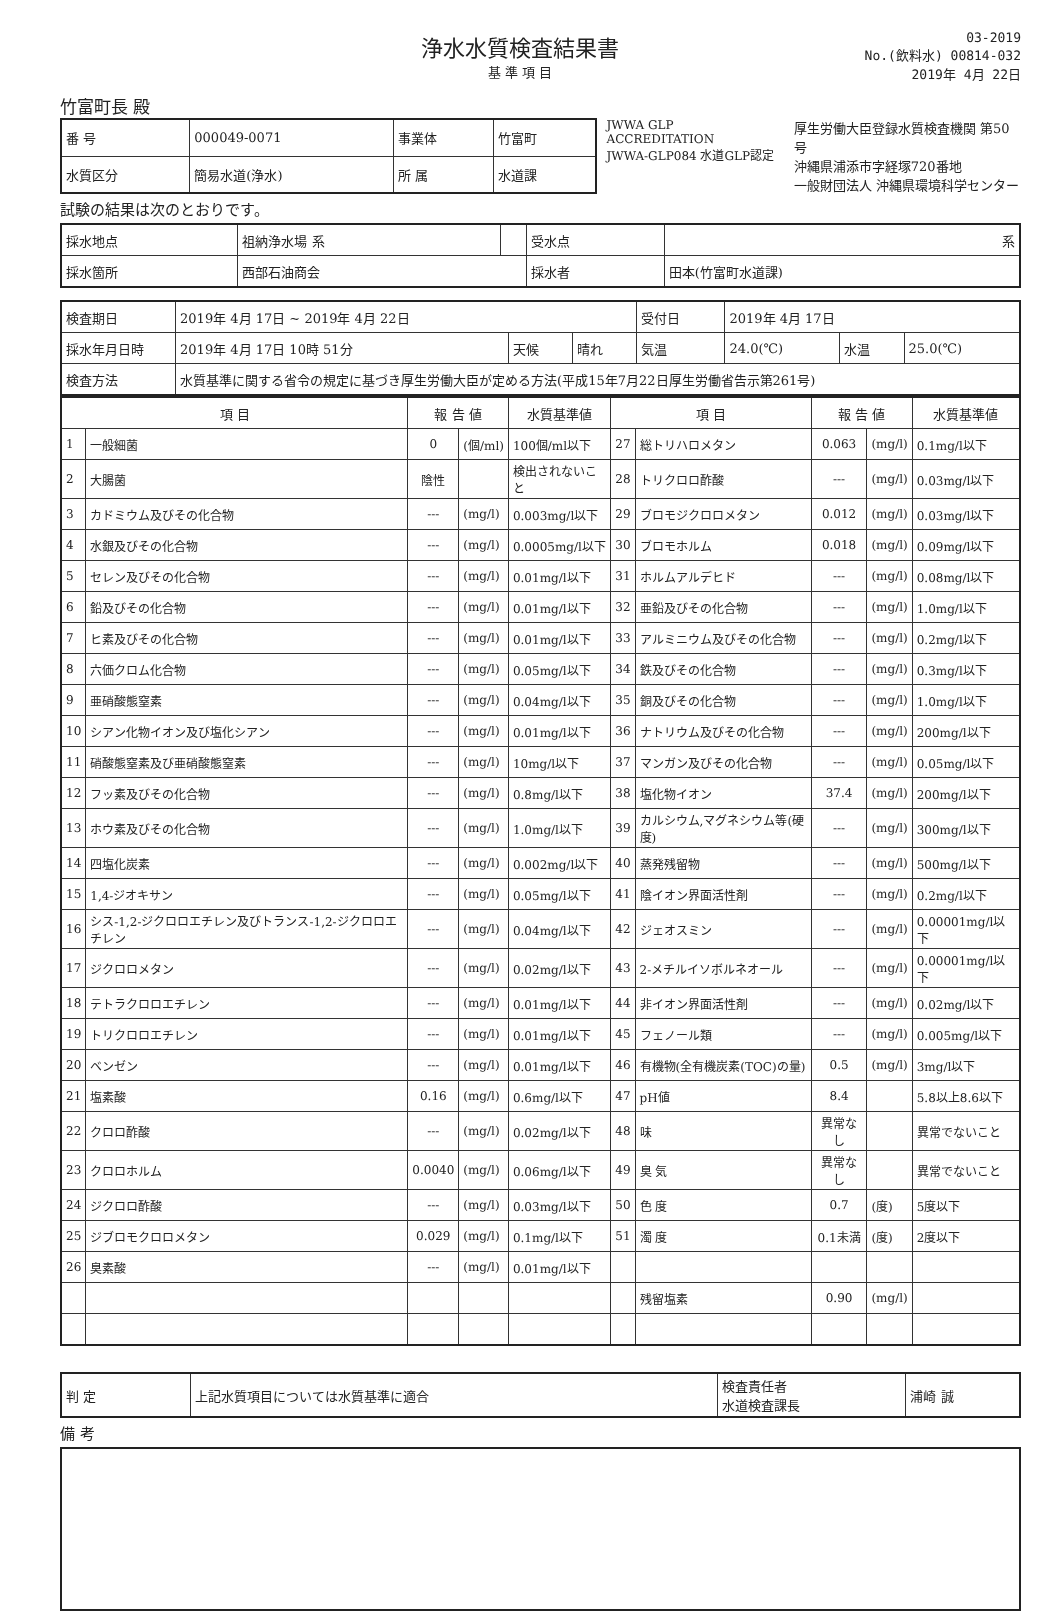浄水水質検査結果書
基 準 項 目
03-2019
No.(飲料水) 00814-032
2019年 4月 22日
竹富町長 殿
| 番 号 | 000049-0071 | 事業体 | 竹富町 |
| 水質区分 | 簡易水道(浄水) | 所 属 | 水道課 |
JWWA GLP ACCREDITATION
JWWA-GLP084 水道GLP認定
厚生労働大臣登録水質検査機関 第50号
沖縄県浦添市字経塚720番地
一般財団法人 沖縄県環境科学センター
試験の結果は次のとおりです。
| 採水地点 | 祖納浄水場 系 | | 受水点 | 系 |
| 採水箇所 | 西部石油商会 | | 採水者 | 田本(竹富町水道課) |
| 検査期日 | 2019年 4月 17日 ~ 2019年 4月 22日 | | | 受付日 | 2019年 4月 17日 | | |
| 採水年月日時 | 2019年 4月 17日 10時 51分 | 天候 | 晴れ | 気温 | 24.0(℃) | 水温 | 25.0(℃) |
| 検査方法 | 水質基準に関する省令の規定に基づき厚生労働大臣が定める方法(平成15年7月22日厚生労働省告示第261号) | | | | | | |
| 項 目 | | 報 告 値 | | 水質基準値 | 項 目 | | 報 告 値 | | 水質基準値 |
| --- | --- | --- | --- | --- | --- | --- | --- | --- | --- |
| 1 | 一般細菌 | 0 | (個/ml) | 100個/ml以下 | 27 | 総トリハロメタン | 0.063 | (mg/l) | 0.1mg/l以下 |
| 2 | 大腸菌 | 陰性 | | 検出されないこと | 28 | トリクロロ酢酸 | --- | (mg/l) | 0.03mg/l以下 |
| 3 | カドミウム及びその化合物 | --- | (mg/l) | 0.003mg/l以下 | 29 | ブロモジクロロメタン | 0.012 | (mg/l) | 0.03mg/l以下 |
| 4 | 水銀及びその化合物 | --- | (mg/l) | 0.0005mg/l以下 | 30 | ブロモホルム | 0.018 | (mg/l) | 0.09mg/l以下 |
| 5 | セレン及びその化合物 | --- | (mg/l) | 0.01mg/l以下 | 31 | ホルムアルデヒド | --- | (mg/l) | 0.08mg/l以下 |
| 6 | 鉛及びその化合物 | --- | (mg/l) | 0.01mg/l以下 | 32 | 亜鉛及びその化合物 | --- | (mg/l) | 1.0mg/l以下 |
| 7 | ヒ素及びその化合物 | --- | (mg/l) | 0.01mg/l以下 | 33 | アルミニウム及びその化合物 | --- | (mg/l) | 0.2mg/l以下 |
| 8 | 六価クロム化合物 | --- | (mg/l) | 0.05mg/l以下 | 34 | 鉄及びその化合物 | --- | (mg/l) | 0.3mg/l以下 |
| 9 | 亜硝酸態窒素 | --- | (mg/l) | 0.04mg/l以下 | 35 | 銅及びその化合物 | --- | (mg/l) | 1.0mg/l以下 |
| 10 | シアン化物イオン及び塩化シアン | --- | (mg/l) | 0.01mg/l以下 | 36 | ナトリウム及びその化合物 | --- | (mg/l) | 200mg/l以下 |
| 11 | 硝酸態窒素及び亜硝酸態窒素 | --- | (mg/l) | 10mg/l以下 | 37 | マンガン及びその化合物 | --- | (mg/l) | 0.05mg/l以下 |
| 12 | フッ素及びその化合物 | --- | (mg/l) | 0.8mg/l以下 | 38 | 塩化物イオン | 37.4 | (mg/l) | 200mg/l以下 |
| 13 | ホウ素及びその化合物 | --- | (mg/l) | 1.0mg/l以下 | 39 | カルシウム,マグネシウム等(硬度) | --- | (mg/l) | 300mg/l以下 |
| 14 | 四塩化炭素 | --- | (mg/l) | 0.002mg/l以下 | 40 | 蒸発残留物 | --- | (mg/l) | 500mg/l以下 |
| 15 | 1,4-ジオキサン | --- | (mg/l) | 0.05mg/l以下 | 41 | 陰イオン界面活性剤 | --- | (mg/l) | 0.2mg/l以下 |
| 16 | シス-1,2-ジクロロエチレン及びトランス-1,2-ジクロロエチレン | --- | (mg/l) | 0.04mg/l以下 | 42 | ジェオスミン | --- | (mg/l) | 0.00001mg/l以下 |
| 17 | ジクロロメタン | --- | (mg/l) | 0.02mg/l以下 | 43 | 2-メチルイソボルネオール | --- | (mg/l) | 0.00001mg/l以下 |
| 18 | テトラクロロエチレン | --- | (mg/l) | 0.01mg/l以下 | 44 | 非イオン界面活性剤 | --- | (mg/l) | 0.02mg/l以下 |
| 19 | トリクロロエチレン | --- | (mg/l) | 0.01mg/l以下 | 45 | フェノール類 | --- | (mg/l) | 0.005mg/l以下 |
| 20 | ベンゼン | --- | (mg/l) | 0.01mg/l以下 | 46 | 有機物(全有機炭素(TOC)の量) | 0.5 | (mg/l) | 3mg/l以下 |
| 21 | 塩素酸 | 0.16 | (mg/l) | 0.6mg/l以下 | 47 | pH値 | 8.4 | | 5.8以上8.6以下 |
| 22 | クロロ酢酸 | --- | (mg/l) | 0.02mg/l以下 | 48 | 味 | 異常なし | | 異常でないこと |
| 23 | クロロホルム | 0.0040 | (mg/l) | 0.06mg/l以下 | 49 | 臭 気 | 異常なし | | 異常でないこと |
| 24 | ジクロロ酢酸 | --- | (mg/l) | 0.03mg/l以下 | 50 | 色 度 | 0.7 | (度) | 5度以下 |
| 25 | ジブロモクロロメタン | 0.029 | (mg/l) | 0.1mg/l以下 | 51 | 濁 度 | 0.1未満 | (度) | 2度以下 |
| 26 | 臭素酸 | --- | (mg/l) | 0.01mg/l以下 | | | | | |
| | | | | | | 残留塩素 | 0.90 | (mg/l) | |
| 判 定 | 上記水質項目については水質基準に適合 | 検査責任者 水道検査課長 | 浦崎 誠 |
備 考